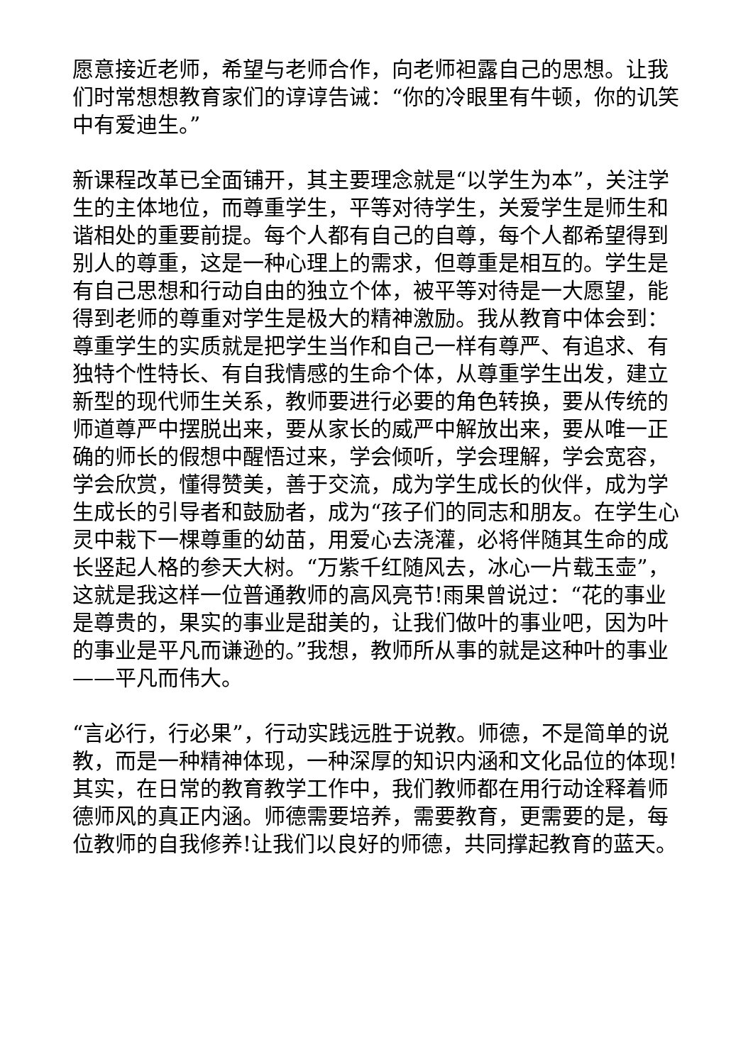愿意接近老师，希望与老师合作，向老师袒露自己的思想。让我们时常想想教育家们的谆谆告诫：“你的冷眼里有牛顿，你的讥笑中有爱迪生。”
新课程改革已全面铺开，其主要理念就是“以学生为本”，关注学生的主体地位，而尊重学生，平等对待学生，关爱学生是师生和谐相处的重要前提。每个人都有自己的自尊，每个人都希望得到别人的尊重，这是一种心理上的需求，但尊重是相互的。学生是有自己思想和行动自由的独立个体，被平等对待是一大愿望，能得到老师的尊重对学生是极大的精神激励。我从教育中体会到：尊重学生的实质就是把学生当作和自己一样有尊严、有追求、有独特个性特长、有自我情感的生命个体，从尊重学生出发，建立新型的现代师生关系，教师要进行必要的角色转换，要从传统的师道尊严中摆脱出来，要从家长的威严中解放出来，要从唯一正确的师长的假想中醒悟过来，学会倾听，学会理解，学会宽容，学会欣赏，懂得赞美，善于交流，成为学生成长的伙伴，成为学生成长的引导者和鼓励者，成为“孩子们的同志和朋友。在学生心灵中栽下一棵尊重的幼苗，用爱心去浇灌，必将伴随其生命的成长竖起人格的参天大树。“万紫千红随风去，冰心一片载玉壶”，这就是我这样一位普通教师的高风亮节!雨果曾说过：“花的事业是尊贵的，果实的事业是甜美的，让我们做叶的事业吧，因为叶的事业是平凡而谦逊的。”我想，教师所从事的就是这种叶的事业——平凡而伟大。
“言必行，行必果”，行动实践远胜于说教。师德，不是简单的说教，而是一种精神体现，一种深厚的知识内涵和文化品位的体现!其实，在日常的教育教学工作中，我们教师都在用行动诠释着师德师风的真正内涵。师德需要培养，需要教育，更需要的是，每位教师的自我修养!让我们以良好的师德，共同撑起教育的蓝天。